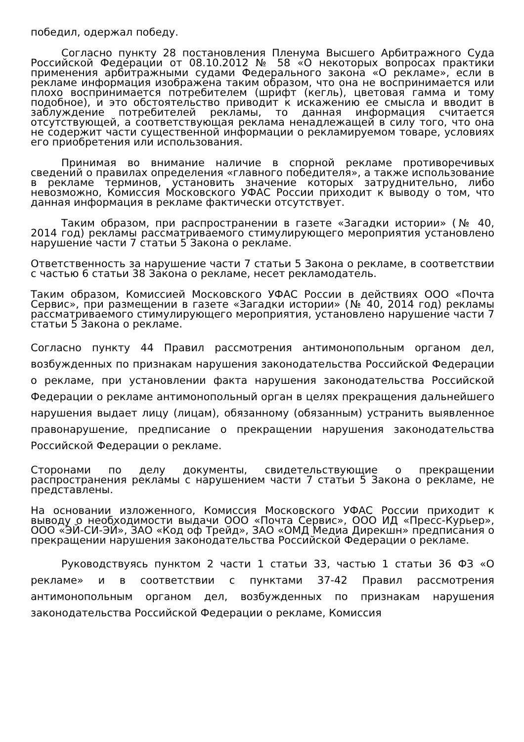победил, одержал победу.
Согласно пункту 28 постановления Пленума Высшего Арбитражного Суда Российской Федерации от 08.10.2012 № 58 «О некоторых вопросах практики применения арбитражными судами Федерального закона «О рекламе», если в рекламе информация изображена таким образом, что она не воспринимается или плохо воспринимается потребителем (шрифт (кегль), цветовая гамма и тому подобное), и это обстоятельство приводит к искажению ее смысла и вводит в заблуждение потребителей рекламы, то данная информация считается отсутствующей, а соответствующая реклама ненадлежащей в силу того, что она не содержит части существенной информации о рекламируемом товаре, условиях его приобретения или использования.
Принимая во внимание наличие в спорной рекламе противоречивых сведений о правилах определения «главного победителя», а также использование в рекламе терминов, установить значение которых затруднительно, либо невозможно, Комиссия Московского УФАС России приходит к выводу о том, что данная информация в рекламе фактически отсутствует.
Таким образом, при распространении в газете «Загадки истории» (№ 40, 2014 год) рекламы рассматриваемого стимулирующего мероприятия установлено нарушение части 7 статьи 5 Закона о рекламе.
Ответственность за нарушение части 7 статьи 5 Закона о рекламе, в соответствии с частью 6 статьи 38 Закона о рекламе, несет рекламодатель.
Таким образом, Комиссией Московского УФАС России в действиях ООО «Почта Сервис», при размещении в газете «Загадки истории» (№ 40, 2014 год) рекламы рассматриваемого стимулирующего мероприятия, установлено нарушение части 7 статьи 5 Закона о рекламе.
Согласно пункту 44 Правил рассмотрения антимонопольным органом дел, возбужденных по признакам нарушения законодательства Российской Федерации о рекламе, при установлении факта нарушения законодательства Российской Федерации о рекламе антимонопольный орган в целях прекращения дальнейшего нарушения выдает лицу (лицам), обязанному (обязанным) устранить выявленное правонарушение, предписание о прекращении нарушения законодательства Российской Федерации о рекламе.
Сторонами по делу документы, свидетельствующие о прекращении распространения рекламы с нарушением части 7 статьи 5 Закона о рекламе, не представлены.
На основании изложенного, Комиссия Московского УФАС России приходит к выводу о необходимости выдачи ООО «Почта Сервис», ООО ИД «Пресс-Курьер», ООО «ЭЙ-СИ-ЭЙ», ЗАО «Код оф Трейд», ЗАО «ОМД Медиа Дирекшн» предписания о прекращении нарушения законодательства Российской Федерации о рекламе.
Руководствуясь пунктом 2 части 1 статьи 33, частью 1 статьи 36 ФЗ «О рекламе» и в соответствии с пунктами 37-42 Правил рассмотрения антимонопольным органом дел, возбужденных по признакам нарушения законодательства Российской Федерации о рекламе, Комиссия